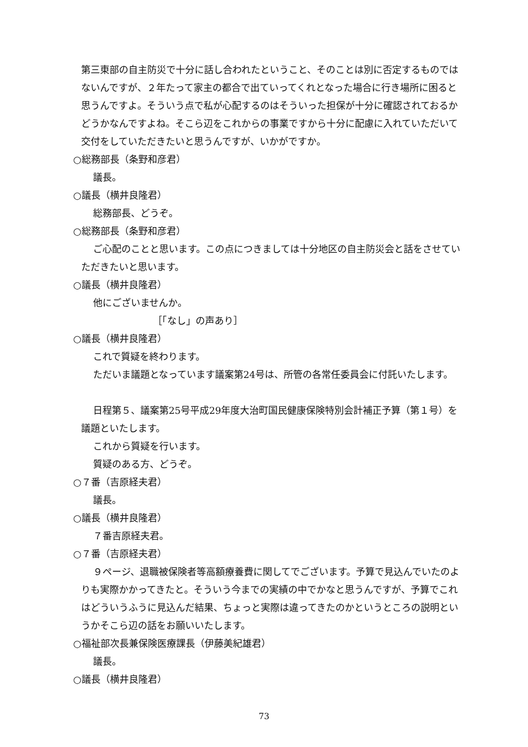第三東部の自主防災で十分に話し合われたということ、そのことは別に否定するものではないんですが、２年たって家主の都合で出ていってくれとなった場合に行き場所に困ると思うんですよ。そういう点で私が心配するのはそういった担保が十分に確認されておるかどうかなんですよね。そこら辺をこれからの事業ですから十分に配慮に入れていただいて交付をしていただきたいと思うんですが、いかがですか。
○総務部長（条野和彦君）
議長。
○議長（横井良隆君）
総務部長、どうぞ。
○総務部長（条野和彦君）
ご心配のことと思います。この点につきましては十分地区の自主防災会と話をさせていただきたいと思います。
○議長（横井良隆君）
他にございませんか。
［「なし」の声あり］
○議長（横井良隆君）
これで質疑を終わります。
ただいま議題となっています議案第24号は、所管の各常任委員会に付託いたします。
日程第５、議案第25号平成29年度大治町国民健康保険特別会計補正予算（第１号）を議題といたします。
これから質疑を行います。
質疑のある方、どうぞ。
○７番（吉原経夫君）
議長。
○議長（横井良隆君）
７番吉原経夫君。
○７番（吉原経夫君）
９ページ、退職被保険者等高額療養費に関してでございます。予算で見込んでいたのよりも実際かかってきたと。そういう今までの実績の中でかなと思うんですが、予算でこれはどういうふうに見込んだ結果、ちょっと実際は違ってきたのかというところの説明というかそこら辺の話をお願いいたします。
○福祉部次長兼保険医療課長（伊藤美紀雄君）
議長。
○議長（横井良隆君）
73